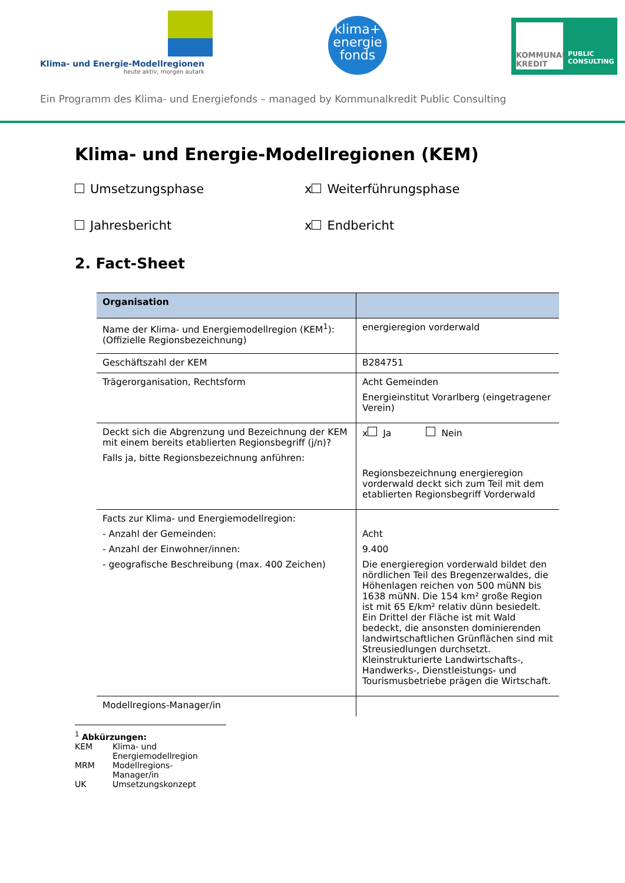Klima- und Energie-Modellregionen
heute aktiv, morgen autark
klima+
energie
fonds
KOMMUNAL KREDIT
PUBLIC
CONSULTING
Ein Programm des Klima- und Energiefonds – managed by Kommunalkredit Public Consulting
Klima- und Energie-Modellregionen (KEM)
Umsetzungsphase x Weiterführungsphase
Jahresbericht x Endbericht
2. Fact-Sheet
| Organisation | |
| --- | --- |
| Name der Klima- und Energiemodellregion (KEM<sup>1</sup>): (Offizielle Regionsbezeichnung) | energieregion vorderwald |
| Geschäftszahl der KEM | B284751 |
| Trägerorganisation, Rechtsform | Acht Gemeinden Energieinstitut Vorarlberg (eingetragener Verein) |
| Deckt sich die Abgrenzung und Bezeichnung der KEM mit einem bereits etablierten Regionsbegriff (j/n)? Falls ja, bitte Regionsbezeichnung anführen: | x Ja Nein Regionsbezeichnung energieregion vorderwald deckt sich zum Teil mit dem etablierten Regionsbegriff Vorderwald |
| Facts zur Klima- und Energiemodellregion: - Anzahl der Gemeinden: - Anzahl der Einwohner/innen: - geografische Beschreibung (max. 400 Zeichen) | Acht 9.400 Die energieregion vorderwald bildet den nördlichen Teil des Bregenzerwaldes, die Höhenlagen reichen von 500 müNN bis 1638 müNN. Die 154 km² große Region ist mit 65 E/km² relativ dünn besiedelt. Ein Drittel der Fläche ist mit Wald bedeckt, die ansonsten dominierenden landwirtschaftlichen Grünflächen sind mit Streusiedlungen durchsetzt. Kleinstrukturierte Landwirtschafts-, Handwerks-, Dienstleistungs- und Tourismusbetriebe prägen die Wirtschaft. |
| Modellregions-Manager/in | |
<sup>1</sup> Abkürzungen:
| KEM | Klima- und Energiemodellregion |
| MRM | Modellregions-Manager/in |
| UK | Umsetzungskonzept |